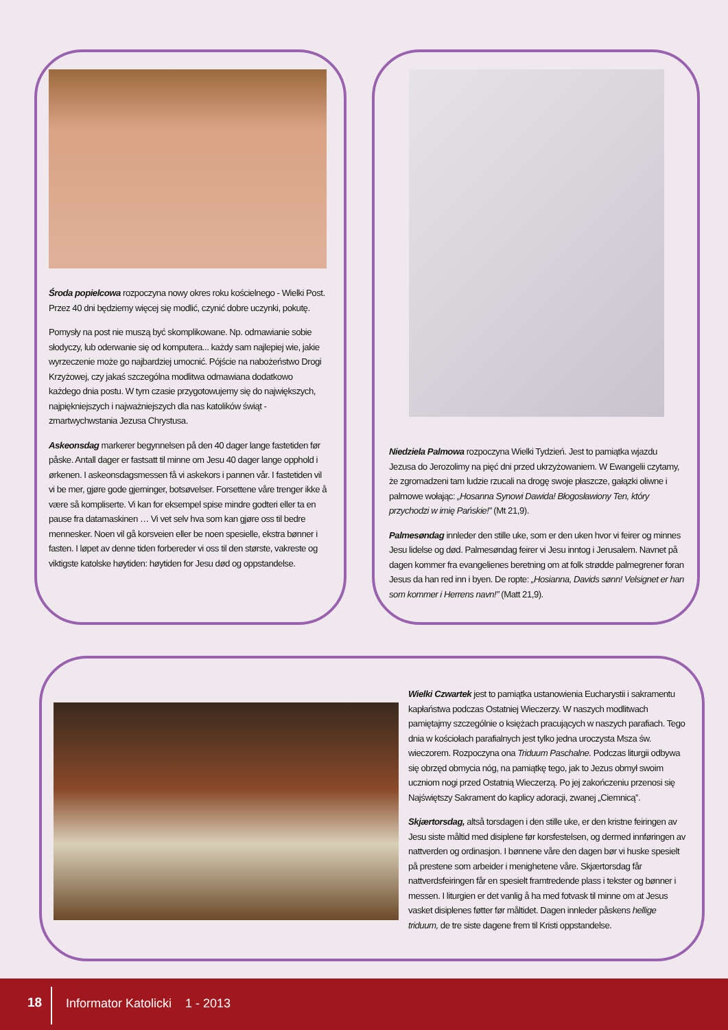Środa popielcowa rozpoczyna nowy okres roku kościelnego - Wielki Post. Przez 40 dni będziemy więcej się modlić, czynić dobre uczynki, pokutę.
Pomysły na post nie muszą być skomplikowane. Np. odmawianie sobie słodyczy, lub oderwanie się od komputera... każdy sam najlepiej wie, jakie wyrzeczenie może go najbardziej umocnić. Pójście na nabożeństwo Drogi Krzyżowej, czy jakaś szczególna modlitwa odmawiana dodatkowo każdego dnia postu. W tym czasie przygotowujemy się do największych, najpiękniejszych i najważniejszych dla nas katolików świąt - zmartwychwstania Jezusa Chrystusa.
Askeonsdag markerer begynnelsen på den 40 dager lange fastetiden før påske. Antall dager er fastsatt til minne om Jesu 40 dager lange opphold i ørkenen. I askeonsdagsmessen få vi askekors i pannen vår. I fastetiden vil vi be mer, gjøre gode gjerninger, botsøvelser. Forsettene våre trenger ikke å være så kompliserte. Vi kan for eksempel spise mindre godteri eller ta en pause fra datamaskinen … Vi vet selv hva som kan gjøre oss til bedre mennesker. Noen vil gå korsveien eller be noen spesielle, ekstra bønner i fasten. I løpet av denne tiden forbereder vi oss til den største, vakreste og viktigste katolske høytiden: høytiden for Jesu død og oppstandelse.
Niedziela Palmowa rozpoczyna Wielki Tydzień. Jest to pamiątka wjazdu Jezusa do Jerozolimy na pięć dni przed ukrzyżowaniem. W Ewangelii czytamy, że zgromadzeni tam ludzie rzucali na drogę swoje płaszcze, gałązki oliwne i palmowe wołając: „Hosanna Synowi Dawida! Błogosławiony Ten, który przychodzi w imię Pańskie!” (Mt 21,9).
Palmesøndag innleder den stille uke, som er den uken hvor vi feirer og minnes Jesu lidelse og død. Palmesøndag feirer vi Jesu inntog i Jerusalem. Navnet på dagen kommer fra evangelienes beretning om at folk strødde palmegrener foran Jesus da han red inn i byen. De ropte: „Hosianna, Davids sønn! Velsignet er han som kommer i Herrens navn!” (Matt 21,9).
Wielki Czwartek jest to pamiątka ustanowienia Eucharystii i sakramentu kapłaństwa podczas Ostatniej Wieczerzy. W naszych modlitwach pamiętajmy szczególnie o księżach pracujących w naszych parafiach. Tego dnia w kościołach parafialnych jest tylko jedna uroczysta Msza św. wieczorem. Rozpoczyna ona Triduum Paschalne. Podczas liturgii odbywa się obrzęd obmycia nóg, na pamiątkę tego, jak to Jezus obmył swoim uczniom nogi przed Ostatnią Wieczerzą. Po jej zakończeniu przenosi się Najświętszy Sakrament do kaplicy adoracji, zwanej „Ciemnicą”.
Skjærtorsdag, altså torsdagen i den stille uke, er den kristne feiringen av Jesu siste måltid med disiplene før korsfestelsen, og dermed innføringen av nattverden og ordinasjon. I bønnene våre den dagen bør vi huske spesielt på prestene som arbeider i menighetene våre. Skjærtorsdag får nattverdsfeiringen får en spesielt framtredende plass i tekster og bønner i messen. I liturgien er det vanlig å ha med fotvask til minne om at Jesus vasket disiplenes føtter før måltidet. Dagen innleder påskens hellige triduum, de tre siste dagene frem til Kristi oppstandelse.
18 Informator Katolicki 1 - 2013